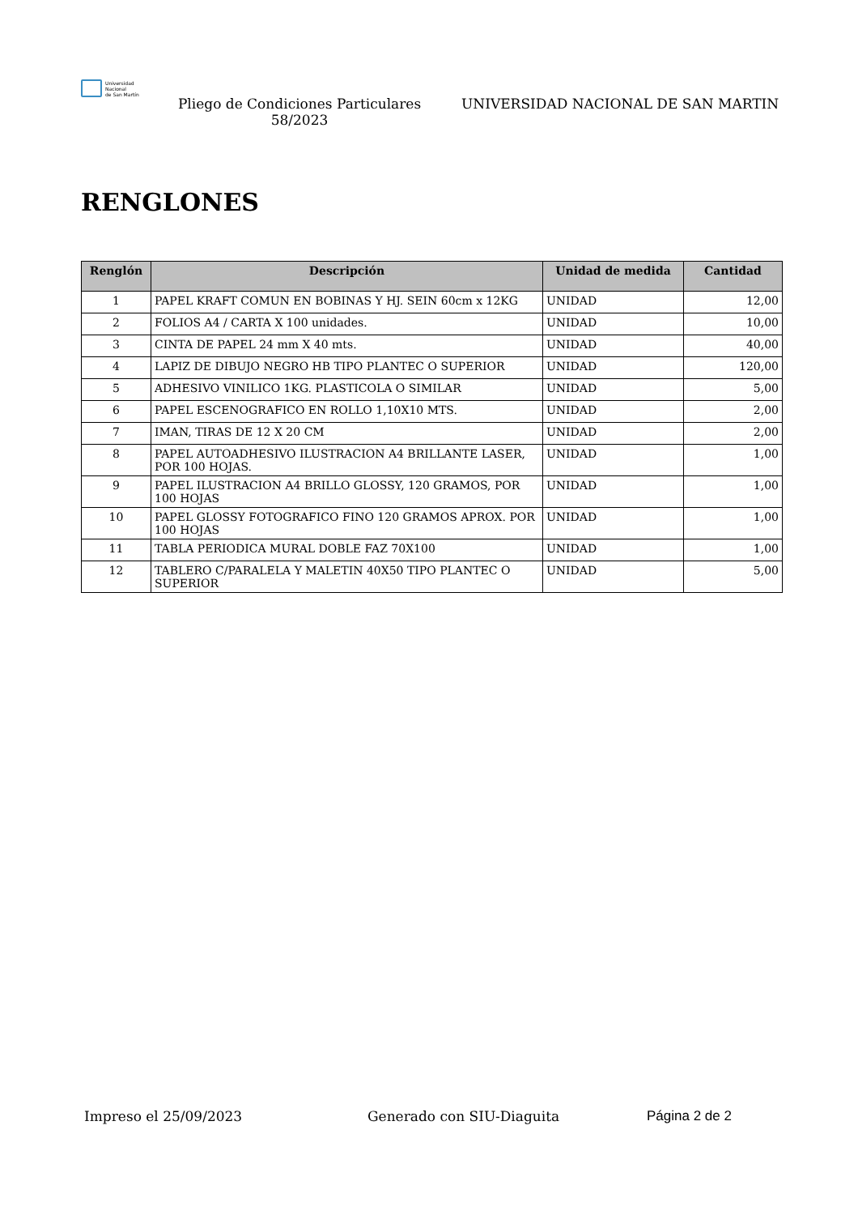Universidad
Nacional
de San Martín
Pliego de Condiciones Particulares 58/2023
UNIVERSIDAD NACIONAL DE SAN MARTIN
RENGLONES
| Renglón | Descripción | Unidad de medida | Cantidad |
| --- | --- | --- | --- |
| 1 | PAPEL KRAFT COMUN EN BOBINAS Y HJ. SEIN 60cm x 12KG | UNIDAD | 12,00 |
| 2 | FOLIOS A4 / CARTA X 100 unidades. | UNIDAD | 10,00 |
| 3 | CINTA DE PAPEL 24 mm X 40 mts. | UNIDAD | 40,00 |
| 4 | LAPIZ DE DIBUJO NEGRO HB TIPO PLANTEC O SUPERIOR | UNIDAD | 120,00 |
| 5 | ADHESIVO VINILICO 1KG. PLASTICOLA O SIMILAR | UNIDAD | 5,00 |
| 6 | PAPEL ESCENOGRAFICO EN ROLLO 1,10X10 MTS. | UNIDAD | 2,00 |
| 7 | IMAN, TIRAS DE 12 X 20 CM | UNIDAD | 2,00 |
| 8 | PAPEL AUTOADHESIVO ILUSTRACION A4 BRILLANTE LASER, POR 100 HOJAS. | UNIDAD | 1,00 |
| 9 | PAPEL ILUSTRACION A4 BRILLO GLOSSY, 120 GRAMOS, POR 100 HOJAS | UNIDAD | 1,00 |
| 10 | PAPEL GLOSSY FOTOGRAFICO FINO 120 GRAMOS APROX. POR 100 HOJAS | UNIDAD | 1,00 |
| 11 | TABLA PERIODICA MURAL DOBLE FAZ 70X100 | UNIDAD | 1,00 |
| 12 | TABLERO C/PARALELA Y MALETIN 40X50 TIPO PLANTEC O SUPERIOR | UNIDAD | 5,00 |
Impreso el 25/09/2023 Generado con SIU-Diaguita Página 2 de 2